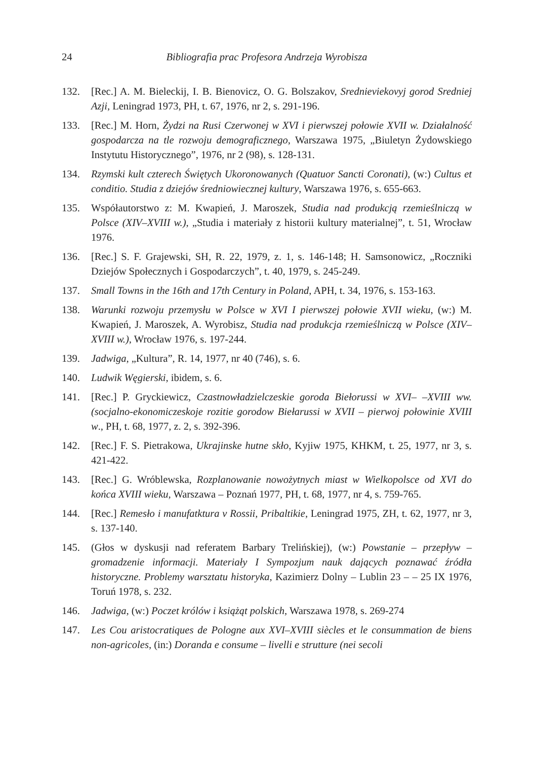24 Bibliografia prac Profesora Andrzeja Wyrobisza
132. [Rec.] A. M. Bieleckij, I. B. Bienovicz, O. G. Bolszakov, Srednieviekovyj gorod Sredniej Azji, Leningrad 1973, PH, t. 67, 1976, nr 2, s. 291-196.
133. [Rec.] M. Horn, Żydzi na Rusi Czerwonej w XVI i pierwszej połowie XVII w. Działalność gospodarcza na tle rozwoju demograficznego, Warszawa 1975, „Biuletyn Żydowskiego Instytutu Historycznego”, 1976, nr 2 (98), s. 128-131.
134. Rzymski kult czterech Świętych Ukoronowanych (Quatuor Sancti Coronati), (w:) Cultus et conditio. Studia z dziejów średniowiecznej kultury, Warszawa 1976, s. 655-663.
135. Współautorstwo z: M. Kwapień, J. Maroszek, Studia nad produkcją rzemieślniczą w Polsce (XIV–XVIII w.), „Studia i materiały z historii kultury materialnej”, t. 51, Wrocław 1976.
136. [Rec.] S. F. Grajewski, SH, R. 22, 1979, z. 1, s. 146-148; H. Samsonowicz, „Roczniki Dziejów Społecznych i Gospodarczych”, t. 40, 1979, s. 245-249.
137. Small Towns in the 16th and 17th Century in Poland, APH, t. 34, 1976, s. 153-163.
138. Warunki rozwoju przemysłu w Polsce w XVI I pierwszej połowie XVII wieku, (w:) M. Kwapień, J. Maroszek, A. Wyrobisz, Studia nad produkcja rzemieślniczą w Polsce (XIV–XVIII w.), Wrocław 1976, s. 197-244.
139. Jadwiga, „Kultura”, R. 14, 1977, nr 40 (746), s. 6.
140. Ludwik Węgierski, ibidem, s. 6.
141. [Rec.] P. Gryckiewicz, Czastnowładzielczeskie goroda Biełorussi w XVI– –XVIII ww. (socjalno-ekonomiczeskoje rozitie gorodow Biełarussi w XVII – pierwoj połowinie XVIII w., PH, t. 68, 1977, z. 2, s. 392-396.
142. [Rec.] F. S. Pietrakowa, Ukrajinske hutne skło, Kyjiw 1975, KHKM, t. 25, 1977, nr 3, s. 421-422.
143. [Rec.] G. Wróblewska, Rozplanowanie nowożytnych miast w Wielkopolsce od XVI do końca XVIII wieku, Warszawa – Poznań 1977, PH, t. 68, 1977, nr 4, s. 759-765.
144. [Rec.] Remesło i manufatktura v Rossii, Pribaltikie, Leningrad 1975, ZH, t. 62, 1977, nr 3, s. 137-140.
145. (Głos w dyskusji nad referatem Barbary Trelińskiej), (w:) Powstanie – przepływ – gromadzenie informacji. Materiały I Sympozjum nauk dających poznawać źródła historyczne. Problemy warsztatu historyka, Kazimierz Dolny – Lublin 23 – – 25 IX 1976, Toruń 1978, s. 232.
146. Jadwiga, (w:) Poczet królów i książąt polskich, Warszawa 1978, s. 269-274
147. Les Cou aristocratiques de Pologne aux XVI–XVIII siècles et le consummation de biens non-agricoles, (in:) Doranda e consume – livelli e strutture (nei secoli